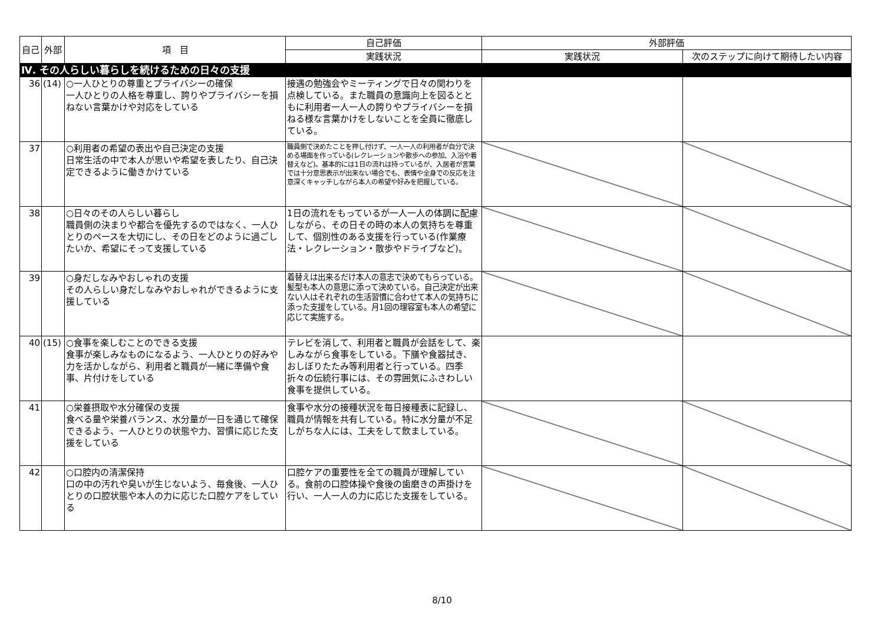| 自己 | 外部 | 項 目 | 自己評価 | 外部評価 | |
| --- | --- | --- | --- | --- | --- |
| | | | 実践状況 | 実践状況 | 次のステップに向けて期待したい内容 |
| Ⅳ. その人らしい暮らしを続けるための日々の支援 | | | | | |
| 36 | (14) | ○一人ひとりの尊重とプライバシーの確保 一人ひとりの人格を尊重し、誇りやプライバシーを損ねない言葉かけや対応をしている | 接遇の勉強会やミーティングで日々の関わりを点検している。また職員の意識向上を図るとともに利用者一人一人の誇りやプライバシーを損ねる様な言葉かけをしないことを全員に徹底している。 | | |
| 37 | | ○利用者の希望の表出や自己決定の支援 日常生活の中で本人が思いや希望を表したり、自己決定できるように働きかけている | 職員側で決めたことを押し付けず、一人一人の利用者が自分で決める場面を作っている(レクレーションや散歩への参加、入浴や着替えなど)。基本的には1日の流れは持っているが、入居者が言葉では十分意思表示が出来ない場合でも、表情や全身での反応を注意深くキャッチしながら本人の希望や好みを把握している。 | | |
| 38 | | ○日々のその人らしい暮らし 職員側の決まりや都合を優先するのではなく、一人ひとりのペースを大切にし、その日をどのように過ごしたいか、希望にそって支援している | 1日の流れをもっているが一人一人の体調に配慮しながら、その日その時の本人の気持ちを尊重して、個別性のある支援を行っている(作業療法・レクレーション・散歩やドライブなど)。 | | |
| 39 | | ○身だしなみやおしゃれの支援 その人らしい身だしなみやおしゃれができるように支援している | 着替えは出来るだけ本人の意志で決めてもらっている。髪型も本人の意思に添って決めている。自己決定が出来ない人はそれぞれの生活習慣に合わせて本人の気持ちに添った支援をしている。月1回の理容室も本人の希望に応じて実施する。 | | |
| 40 | (15) | ○食事を楽しむことのできる支援 食事が楽しみなものになるよう、一人ひとりの好みや力を活かしながら、利用者と職員が一緒に準備や食事、片付けをしている | テレビを消して、利用者と職員が会話をして、楽しみながら食事をしている。下膳や食器拭き、おしぼりたたみ等利用者と行っている。四季折々の伝統行事には、その雰囲気にふさわしい食事を提供している。 | | |
| 41 | | ○栄養摂取や水分確保の支援 食べる量や栄養バランス、水分量が一日を通じて確保できるよう、一人ひとりの状態や力、習慣に応じた支援をしている | 食事や水分の接種状況を毎日接種表に記録し、職員が情報を共有している。特に水分量が不足しがちな人には、工夫をして飲ましている。 | | |
| 42 | | ○口腔内の清潔保持 口の中の汚れや臭いが生じないよう、毎食後、一人ひとりの口腔状態や本人の力に応じた口腔ケアをしている | 口腔ケアの重要性を全ての職員が理解している。食前の口腔体操や食後の歯磨きの声掛けを行い、一人一人の力に応じた支援をしている。 | | |
8/10